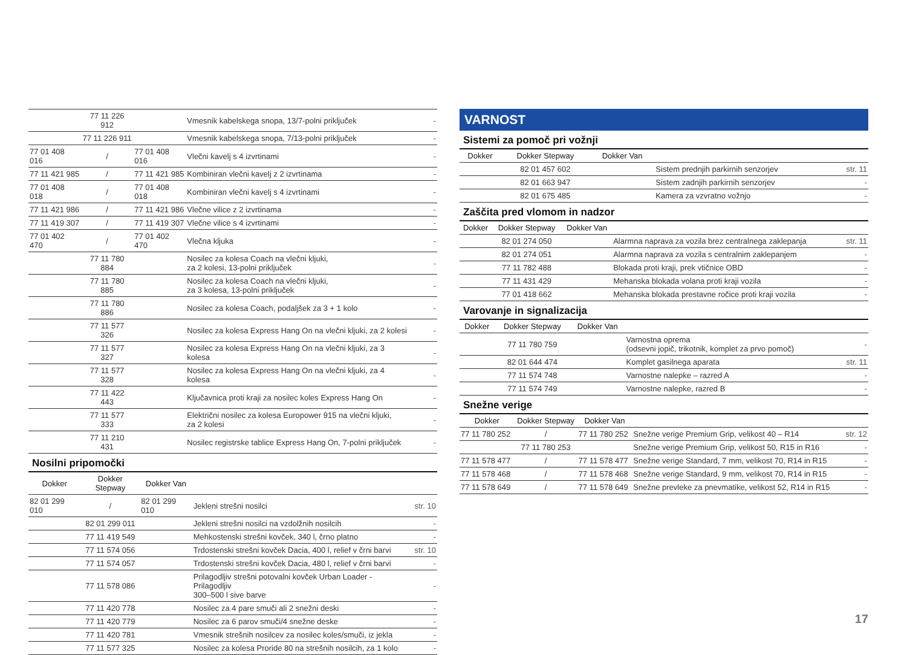| | 77 11 226 912 | | Vmesnik kabelskega snopa, 13/7-polni priključek | - |
| | 77 11 226 911 | | Vmesnik kabelskega snopa, 7/13-polni priključek | - |
| 77 01 408 016 | / | 77 01 408 016 | Vlečni kavelj s 4 izvrtinami | - |
| 77 11 421 985 | / | 77 11 421 985 | Kombiniran vlečni kavelj z 2 izvrtinama | - |
| 77 01 408 018 | / | 77 01 408 018 | Kombiniran vlečni kavelj s 4 izvrtinami | - |
| 77 11 421 986 | / | 77 11 421 986 | Vlečne vilice z 2 izvrtinama | - |
| 77 11 419 307 | / | 77 11 419 307 | Vlečne vilice s 4 izvrtinami | - |
| 77 01 402 470 | / | 77 01 402 470 | Vlečna kljuka | - |
| | 77 11 780 884 | | Nosilec za kolesa Coach na vlečni kljuki, za 2 kolesi, 13-polni priključek | - |
| | 77 11 780 885 | | Nosilec za kolesa Coach na vlečni kljuki, za 3 kolesa, 13-polni priključek | - |
| | 77 11 780 886 | | Nosilec za kolesa Coach, podaljšek za 3 + 1 kolo | - |
| | 77 11 577 326 | | Nosilec za kolesa Express Hang On na vlečni kljuki, za 2 kolesi | - |
| | 77 11 577 327 | | Nosilec za kolesa Express Hang On na vlečni kljuki, za 3 kolesa | - |
| | 77 11 577 328 | | Nosilec za kolesa Express Hang On na vlečni kljuki, za 4 kolesa | - |
| | 77 11 422 443 | | Ključavnica proti kraji za nosilec koles Express Hang On | - |
| | 77 11 577 333 | | Električni nosilec za kolesa Europower 915 na vlečni kljuki, za 2 kolesi | - |
| | 77 11 210 431 | | Nosilec registrske tablice Express Hang On, 7-polni priključek | - |
Nosilni pripomočki
| Dokker | Dokker Stepway | Dokker Van | | |
| --- | --- | --- | --- | --- |
| 82 01 299 010 | / | 82 01 299 010 | Jekleni strešni nosilci | str. 10 |
| | 82 01 299 011 | | Jekleni strešni nosilci na vzdolžnih nosilcih | - |
| | 77 11 419 549 | | Mehkostenski strešni kovček, 340 l, črno platno | - |
| | 77 11 574 056 | | Trdostenski strešni kovček Dacia, 400 l, relief v črni barvi | str. 10 |
| | 77 11 574 057 | | Trdostenski strešni kovček Dacia, 480 l, relief v črni barvi | - |
| | 77 11 578 086 | | Prilagodljiv strešni potovalni kovček Urban Loader - Prilagodljiv 300–500 l sive barve | - |
| | 77 11 420 778 | | Nosilec za 4 pare smuči ali 2 snežni deski | - |
| | 77 11 420 779 | | Nosilec za 6 parov smuči/4 snežne deske | - |
| | 77 11 420 781 | | Vmesnik strešnih nosilcev za nosilec koles/smuči, iz jekla | - |
| | 77 11 577 325 | | Nosilec za kolesa Proride 80 na strešnih nosilcih, za 1 kolo | - |
VARNOST
Sistemi za pomoč pri vožnji
| Dokker | Dokker Stepway | Dokker Van | | |
| --- | --- | --- | --- | --- |
| | 82 01 457 602 | | Sistem prednjih parkirnih senzorjev | str. 11 |
| | 82 01 663 947 | | Sistem zadnjih parkirnih senzorjev | - |
| | 82 01 675 485 | | Kamera za vzvratno vožnjo | - |
Zaščita pred vlomom in nadzor
| Dokker | Dokker Stepway | Dokker Van | | |
| --- | --- | --- | --- | --- |
| | 82 01 274 050 | | Alarmna naprava za vozila brez centralnega zaklepanja | str. 11 |
| | 82 01 274 051 | | Alarmna naprava za vozila s centralnim zaklepanjem | - |
| | 77 11 782 488 | | Blokada proti kraji, prek vtičnice OBD | - |
| | 77 11 431 429 | | Mehanska blokada volana proti kraji vozila | - |
| | 77 01 418 662 | | Mehanska blokada prestavne ročice proti kraji vozila | - |
Varovanje in signalizacija
| Dokker | Dokker Stepway | Dokker Van | | |
| --- | --- | --- | --- | --- |
| | 77 11 780 759 | | Varnostna oprema (odsevni jopič, trikotnik, komplet za prvo pomoč) | - |
| | 82 01 644 474 | | Komplet gasilnega aparata | str. 11 |
| | 77 11 574 748 | | Varnostne nalepke – razred A | - |
| | 77 11 574 749 | | Varnostne nalepke, razred B | - |
Snežne verige
| Dokker | Dokker Stepway | Dokker Van | | |
| --- | --- | --- | --- | --- |
| 77 11 780 252 | / | 77 11 780 252 | Snežne verige Premium Grip, velikost 40 – R14 | str. 12 |
| | 77 11 780 253 | | Snežne verige Premium Grip, velikost 50, R15 in R16 | - |
| 77 11 578 477 | / | 77 11 578 477 | Snežne verige Standard, 7 mm, velikost 70, R14 in R15 | - |
| 77 11 578 468 | / | 77 11 578 468 | Snežne verige Standard, 9 mm, velikost 70, R14 in R15 | - |
| 77 11 578 649 | / | 77 11 578 649 | Snežne prevleke za pnevmatike, velikost 52, R14 in R15 | - |
17